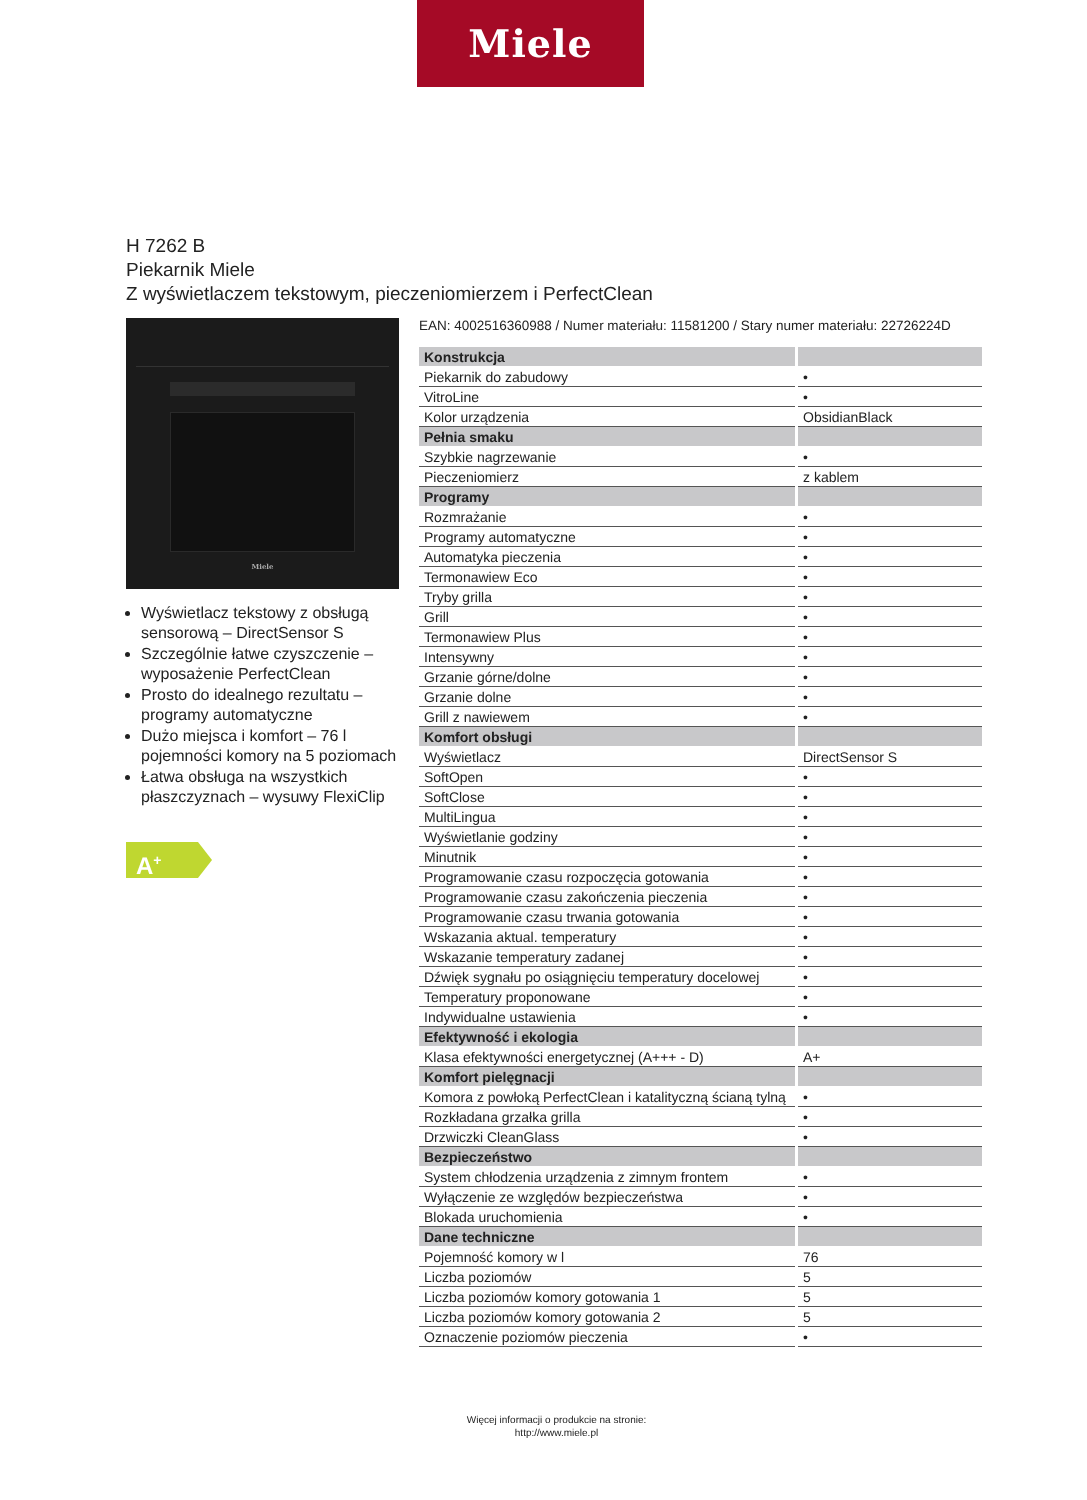Miele
H 7262 B
Piekarnik Miele
Z wyświetlaczem tekstowym, pieczeniomierzem i PerfectClean
Miele
Wyświetlacz tekstowy z obsługą sensorową – DirectSensor S
Szczególnie łatwe czyszczenie – wyposażenie PerfectClean
Prosto do idealnego rezultatu – programy automatyczne
Dużo miejsca i komfort – 76 l pojemności komory na 5 poziomach
Łatwa obsługa na wszystkich płaszczyznach – wysuwy FlexiClip
A<sup>+</sup>
EAN: 4002516360988 / Numer materiału: 11581200 / Stary numer materiału: 22726224D
| Konstrukcja | |
| --- | --- |
| Piekarnik do zabudowy | • |
| VitroLine | • |
| Kolor urządzenia | ObsidianBlack |
| Pełnia smaku | |
| Szybkie nagrzewanie | • |
| Pieczeniomierz | z kablem |
| Programy | |
| Rozmrażanie | • |
| Programy automatyczne | • |
| Automatyka pieczenia | • |
| Termonawiew Eco | • |
| Tryby grilla | • |
| Grill | • |
| Termonawiew Plus | • |
| Intensywny | • |
| Grzanie górne/dolne | • |
| Grzanie dolne | • |
| Grill z nawiewem | • |
| Komfort obsługi | |
| Wyświetlacz | DirectSensor S |
| SoftOpen | • |
| SoftClose | • |
| MultiLingua | • |
| Wyświetlanie godziny | • |
| Minutnik | • |
| Programowanie czasu rozpoczęcia gotowania | • |
| Programowanie czasu zakończenia pieczenia | • |
| Programowanie czasu trwania gotowania | • |
| Wskazania aktual. temperatury | • |
| Wskazanie temperatury zadanej | • |
| Dźwięk sygnału po osiągnięciu temperatury docelowej | • |
| Temperatury proponowane | • |
| Indywidualne ustawienia | • |
| Efektywność i ekologia | |
| Klasa efektywności energetycznej (A+++ - D) | A+ |
| Komfort pielęgnacji | |
| Komora z powłoką PerfectClean i katalityczną ścianą tylną | • |
| Rozkładana grzałka grilla | • |
| Drzwiczki CleanGlass | • |
| Bezpieczeństwo | |
| System chłodzenia urządzenia z zimnym frontem | • |
| Wyłączenie ze względów bezpieczeństwa | • |
| Blokada uruchomienia | • |
| Dane techniczne | |
| Pojemność komory w l | 76 |
| Liczba poziomów | 5 |
| Liczba poziomów komory gotowania 1 | 5 |
| Liczba poziomów komory gotowania 2 | 5 |
| Oznaczenie poziomów pieczenia | • |
Więcej informacji o produkcie na stronie:
http://www.miele.pl